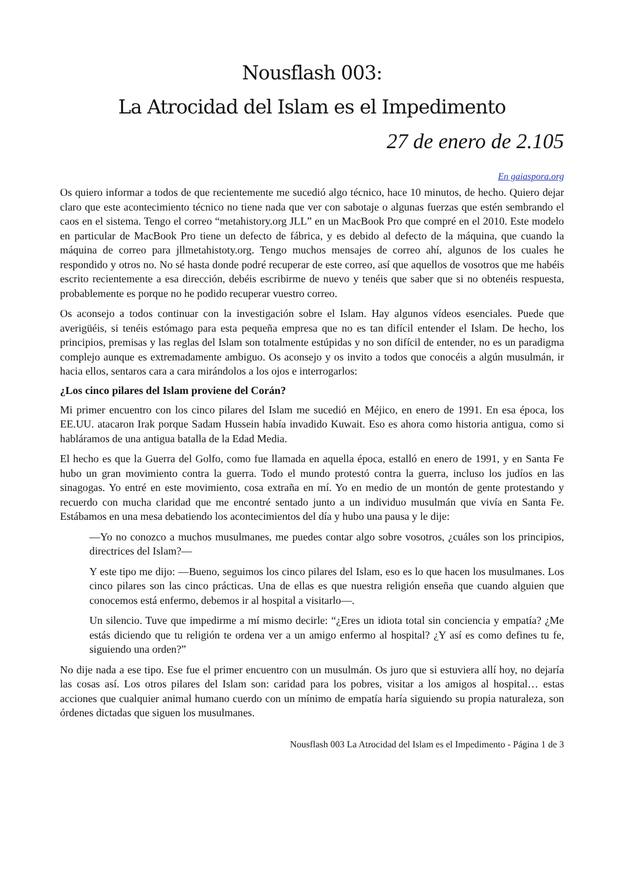Nousflash 003:
La Atrocidad del Islam es el Impedimento
27 de enero de 2.105
En gaiaspora.org
Os quiero informar a todos de que recientemente me sucedió algo técnico, hace 10 minutos, de hecho. Quiero dejar claro que este acontecimiento técnico no tiene nada que ver con sabotaje o algunas fuerzas que estén sembrando el caos en el sistema. Tengo el correo “metahistory.org JLL” en un MacBook Pro que compré en el 2010. Este modelo en particular de MacBook Pro tiene un defecto de fábrica, y es debido al defecto de la máquina, que cuando la máquina de correo para jllmetahistoty.org. Tengo muchos mensajes de correo ahí, algunos de los cuales he respondido y otros no. No sé hasta donde podré recuperar de este correo, así que aquellos de vosotros que me habéis escrito recientemente a esa dirección, debéis escribirme de nuevo y tenéis que saber que si no obtenéis respuesta, probablemente es porque no he podido recuperar vuestro correo.
Os aconsejo a todos continuar con la investigación sobre el Islam. Hay algunos vídeos esenciales. Puede que averigüéis, si tenéis estómago para esta pequeña empresa que no es tan difícil entender el Islam. De hecho, los principios, premisas y las reglas del Islam son totalmente estúpidas y no son difícil de entender, no es un paradigma complejo aunque es extremadamente ambiguo. Os aconsejo y os invito a todos que conocéis a algún musulmán, ir hacia ellos, sentaros cara a cara mirándolos a los ojos e interrogarlos:
¿Los cinco pilares del Islam proviene del Corán?
Mi primer encuentro con los cinco pilares del Islam me sucedió en Méjico, en enero de 1991. En esa época, los EE.UU. atacaron Irak porque Sadam Hussein había invadido Kuwait. Eso es ahora como historia antigua, como si habláramos de una antigua batalla de la Edad Media.
El hecho es que la Guerra del Golfo, como fue llamada en aquella época, estalló en enero de 1991, y en Santa Fe hubo un gran movimiento contra la guerra. Todo el mundo protestó contra la guerra, incluso los judíos en las sinagogas. Yo entré en este movimiento, cosa extraña en mí. Yo en medio de un montón de gente protestando y recuerdo con mucha claridad que me encontré sentado junto a un individuo musulmán que vivía en Santa Fe. Estábamos en una mesa debatiendo los acontecimientos del día y hubo una pausa y le dije:
—Yo no conozco a muchos musulmanes, me puedes contar algo sobre vosotros, ¿cuáles son los principios, directrices del Islam?—
Y este tipo me dijo: —Bueno, seguimos los cinco pilares del Islam, eso es lo que hacen los musulmanes. Los cinco pilares son las cinco prácticas. Una de ellas es que nuestra religión enseña que cuando alguien que conocemos está enfermo, debemos ir al hospital a visitarlo—.
Un silencio. Tuve que impedirme a mí mismo decirle: “¿Eres un idiota total sin conciencia y empatía? ¿Me estás diciendo que tu religión te ordena ver a un amigo enfermo al hospital? ¿Y así es como defines tu fe, siguiendo una orden?”
No dije nada a ese tipo. Ese fue el primer encuentro con un musulmán. Os juro que si estuviera allí hoy, no dejaría las cosas así. Los otros pilares del Islam son: caridad para los pobres, visitar a los amigos al hospital… estas acciones que cualquier animal humano cuerdo con un mínimo de empatía haría siguiendo su propia naturaleza, son órdenes dictadas que siguen los musulmanes.
Nousflash 003 La Atrocidad del Islam es el Impedimento - Página 1 de 3